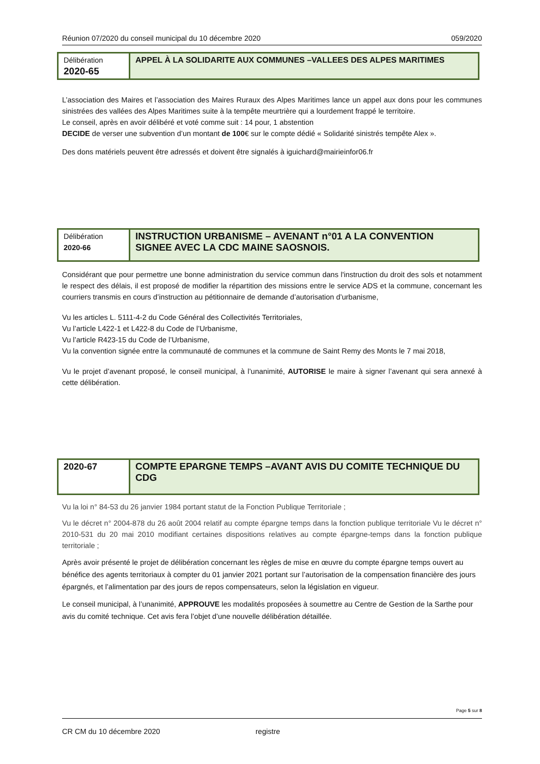Réunion 07/2020 du conseil municipal du 10 décembre 2020 059/2020
| Délibération 2020-65 | APPEL À LA SOLIDARITE AUX COMMUNES –VALLEES DES ALPES MARITIMES |
L’association des Maires et l’association des Maires Ruraux des Alpes Maritimes lance un appel aux dons pour les communes sinistrées des vallées des Alpes Maritimes suite à la tempête meurtrière qui a lourdement frappé le territoire.
Le conseil, après en avoir délibéré et voté comme suit : 14 pour, 1 abstention
DECIDE de verser une subvention d’un montant de 100€ sur le compte dédié « Solidarité sinistrés tempête Alex ».
Des dons matériels peuvent être adressés et doivent être signalés à iguichard@mairieinfor06.fr
| Délibération 2020-66 | INSTRUCTION URBANISME – AVENANT n°01 A LA CONVENTION SIGNEE AVEC LA CDC MAINE SAOSNOIS. |
Considérant que pour permettre une bonne administration du service commun dans l'instruction du droit des sols et notamment le respect des délais, il est proposé de modifier la répartition des missions entre le service ADS et la commune, concernant les courriers transmis en cours d’instruction au pétitionnaire de demande d’autorisation d’urbanisme,
Vu les articles L. 5111-4-2 du Code Général des Collectivités Territoriales,
Vu l’article L422-1 et L422-8 du Code de l’Urbanisme,
Vu l’article R423-15 du Code de l’Urbanisme,
Vu la convention signée entre la communauté de communes et la commune de Saint Remy des Monts le 7 mai 2018,
Vu le projet d’avenant proposé, le conseil municipal, à l’unanimité, AUTORISE le maire à signer l’avenant qui sera annexé à cette délibération.
| 2020-67 | COMPTE EPARGNE TEMPS –AVANT AVIS DU COMITE TECHNIQUE DU CDG |
Vu la loi n° 84-53 du 26 janvier 1984 portant statut de la Fonction Publique Territoriale ;
Vu le décret n° 2004-878 du 26 août 2004 relatif au compte épargne temps dans la fonction publique territoriale Vu le décret n° 2010-531 du 20 mai 2010 modifiant certaines dispositions relatives au compte épargne-temps dans la fonction publique territoriale ;
Après avoir présenté le projet de délibération concernant les règles de mise en œuvre du compte épargne temps ouvert au bénéfice des agents territoriaux à compter du 01 janvier 2021 portant sur l’autorisation de la compensation financière des jours épargnés, et l’alimentation par des jours de repos compensateurs, selon la législation en vigueur.
Le conseil municipal, à l’unanimité, APPROUVE les modalités proposées à soumettre au Centre de Gestion de la Sarthe pour avis du comité technique. Cet avis fera l’objet d’une nouvelle délibération détaillée.
Page 5 sur 8
CR CM du 10 décembre 2020 registre